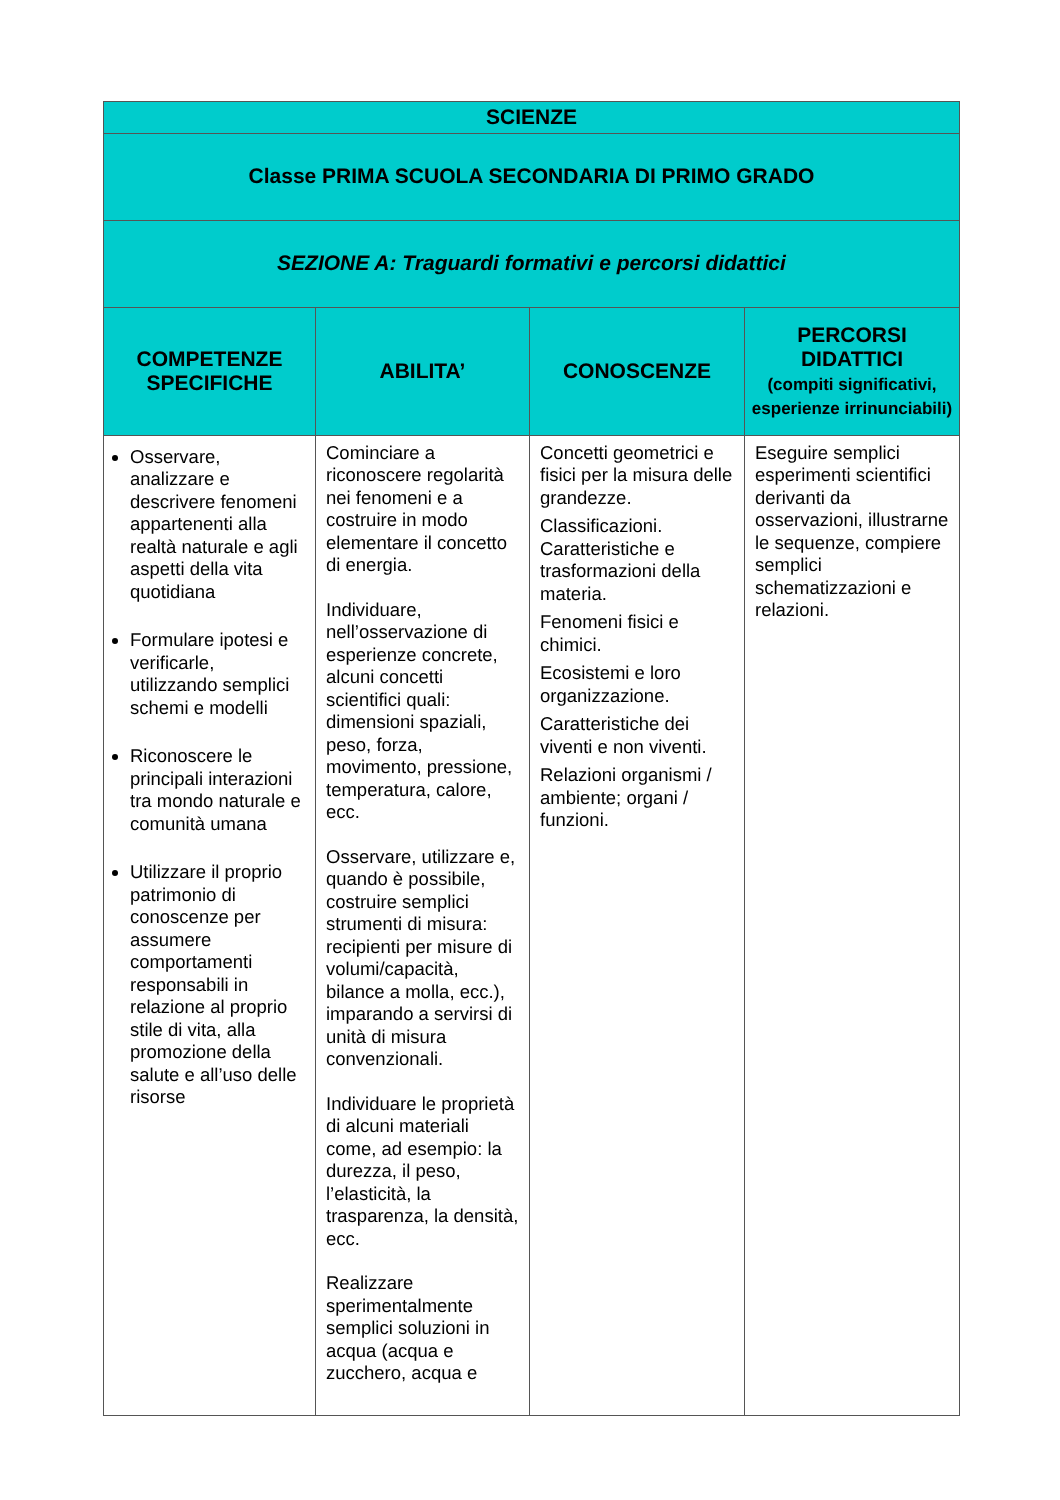| SCIENZE | | | |
| Classe PRIMA SCUOLA SECONDARIA DI PRIMO GRADO | | | |
| SEZIONE A: Traguardi formativi e percorsi didattici | | | |
| COMPETENZE SPECIFICHE | ABILITA’ | CONOSCENZE | PERCORSI DIDATTICI (compiti significativi, esperienze irrinunciabili) |
| Osservare, analizzare e descrivere fenomeni appartenenti alla realtà naturale e agli aspetti della vita quotidiana Formulare ipotesi e verificarle, utilizzando semplici schemi e modelli Riconoscere le principali interazioni tra mondo naturale e comunità umana Utilizzare il proprio patrimonio di conoscenze per assumere comportamenti responsabili in relazione al proprio stile di vita, alla promozione della salute e all’uso delle risorse | Cominciare a riconoscere regolarità nei fenomeni e a costruire in modo elementare il concetto di energia. Individuare, nell’osservazione di esperienze concrete, alcuni concetti scientifici quali: dimensioni spaziali, peso, forza, movimento, pressione, temperatura, calore, ecc. Osservare, utilizzare e, quando è possibile, costruire semplici strumenti di misura: recipienti per misure di volumi/capacità, bilance a molla, ecc.), imparando a servirsi di unità di misura convenzionali. Individuare le proprietà di alcuni materiali come, ad esempio: la durezza, il peso, l’elasticità, la trasparenza, la densità, ecc. Realizzare sperimentalmente semplici soluzioni in acqua (acqua e zucchero, acqua e | Concetti geometrici e fisici per la misura delle grandezze. Classificazioni. Caratteristiche e trasformazioni della materia. Fenomeni fisici e chimici. Ecosistemi e loro organizzazione. Caratteristiche dei viventi e non viventi. Relazioni organismi / ambiente; organi / funzioni. | Eseguire semplici esperimenti scientifici derivanti da osservazioni, illustrarne le sequenze, compiere semplici schematizzazioni e relazioni. |